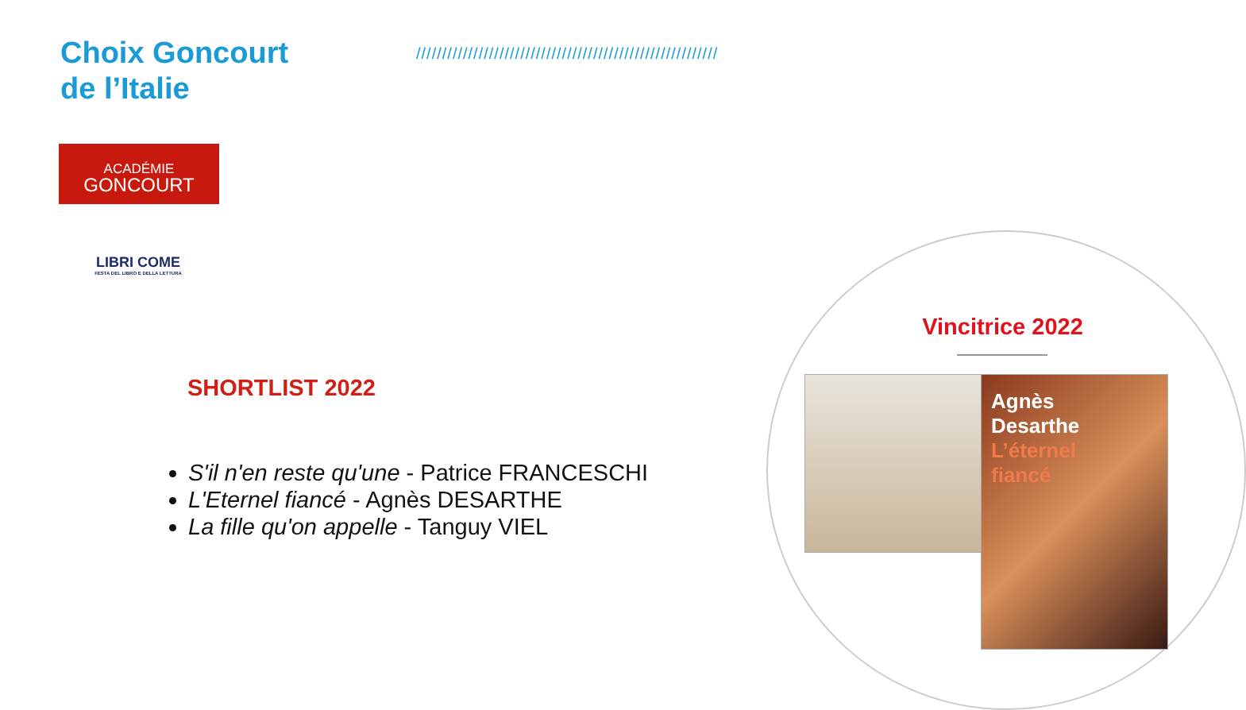Choix Goncourt
de l’Italie
//////////////////////////////////////////////////////////
ACADÉMIE
GONCOURT
LIBRI COME
FESTA DEL LIBRO E DELLA LETTURA
Vincitrice 2022
Agnès
Desarthe
L’éternel
fiancé
SHORTLIST 2022
S'il n'en reste qu'une - Patrice FRANCESCHI
L'Eternel fiancé - Agnès DESARTHE
La fille qu'on appelle - Tanguy VIEL